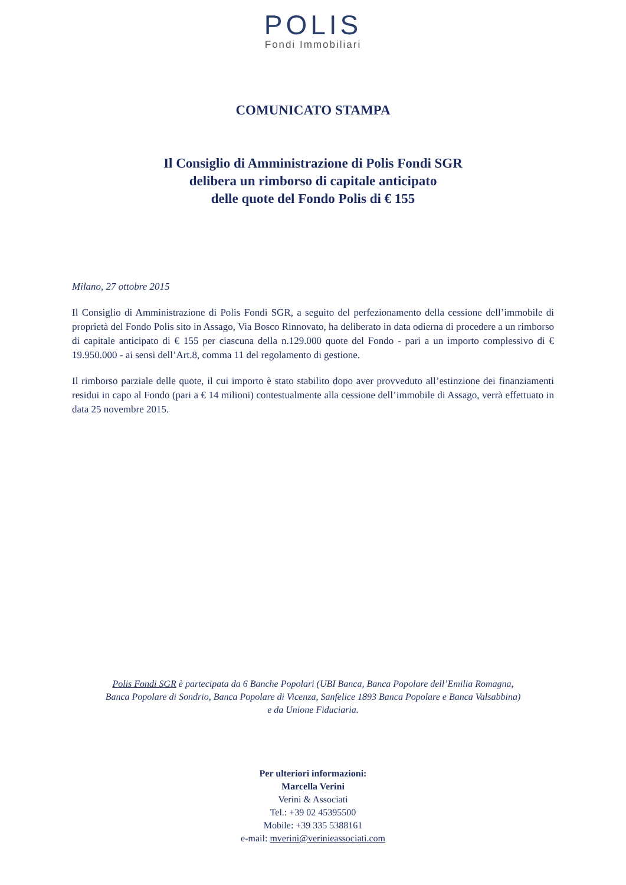POLIS
Fondi Immobiliari
COMUNICATO STAMPA
Il Consiglio di Amministrazione di Polis Fondi SGR
delibera un rimborso di capitale anticipato
delle quote del Fondo Polis di € 155
Milano, 27 ottobre 2015
Il Consiglio di Amministrazione di Polis Fondi SGR, a seguito del perfezionamento della cessione dell’immobile di proprietà del Fondo Polis sito in Assago, Via Bosco Rinnovato, ha deliberato in data odierna di procedere a un rimborso di capitale anticipato di € 155 per ciascuna della n.129.000 quote del Fondo - pari a un importo complessivo di € 19.950.000 - ai sensi dell’Art.8, comma 11 del regolamento di gestione.
Il rimborso parziale delle quote, il cui importo è stato stabilito dopo aver provveduto all’estinzione dei finanziamenti residui in capo al Fondo (pari a € 14 milioni) contestualmente alla cessione dell’immobile di Assago, verrà effettuato in data 25 novembre 2015.
Polis Fondi SGR è partecipata da 6 Banche Popolari (UBI Banca, Banca Popolare dell’Emilia Romagna,
Banca Popolare di Sondrio, Banca Popolare di Vicenza, Sanfelice 1893 Banca Popolare e Banca Valsabbina)
e da Unione Fiduciaria.
Per ulteriori informazioni:
Marcella Verini
Verini & Associati
Tel.: +39 02 45395500
Mobile: +39 335 5388161
e-mail: mverini@verinieassociati.com